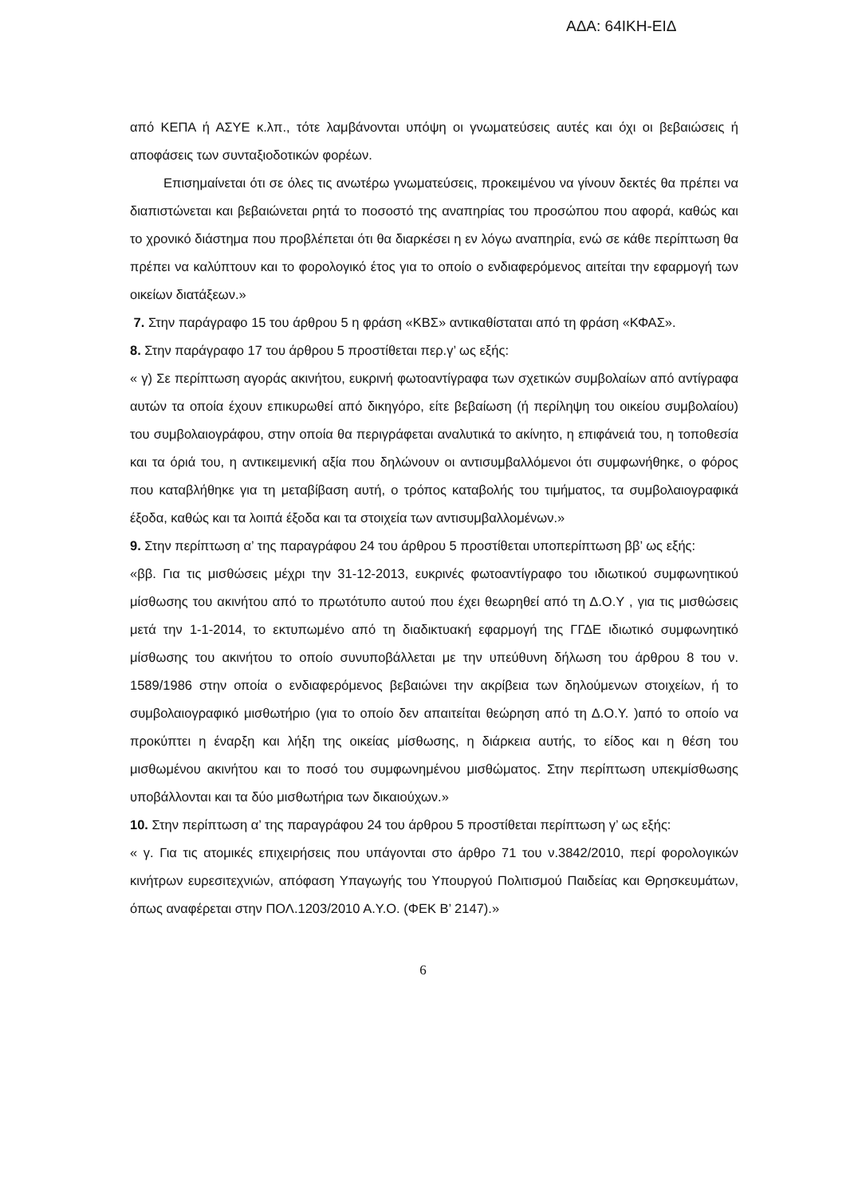ΑΔΑ: 64ΙΚΗ-ΕΙΔ
από ΚΕΠΑ ή ΑΣΥΕ κ.λπ., τότε λαμβάνονται υπόψη οι γνωματεύσεις αυτές και όχι οι βεβαιώσεις ή αποφάσεις των συνταξιοδοτικών φορέων.
Επισημαίνεται ότι σε όλες τις ανωτέρω γνωματεύσεις, προκειμένου να γίνουν δεκτές θα πρέπει να διαπιστώνεται και βεβαιώνεται ρητά το ποσοστό της αναπηρίας του προσώπου που αφορά, καθώς και το χρονικό διάστημα που προβλέπεται ότι θα διαρκέσει η εν λόγω αναπηρία, ενώ σε κάθε περίπτωση θα πρέπει να καλύπτουν και το φορολογικό έτος για το οποίο ο ενδιαφερόμενος αιτείται την εφαρμογή των οικείων διατάξεων.»
7. Στην παράγραφο 15 του άρθρου 5 η φράση «ΚΒΣ» αντικαθίσταται από τη φράση «ΚΦΑΣ».
8. Στην παράγραφο 17 του άρθρου 5 προστίθεται περ.γ’ ως εξής:
« γ) Σε περίπτωση αγοράς ακινήτου, ευκρινή φωτοαντίγραφα των σχετικών συμβολαίων από αντίγραφα αυτών τα οποία έχουν επικυρωθεί από δικηγόρο, είτε βεβαίωση (ή περίληψη του οικείου συμβολαίου) του συμβολαιογράφου, στην οποία θα περιγράφεται αναλυτικά το ακίνητο, η επιφάνειά του, η τοποθεσία και τα όριά του, η αντικειμενική αξία που δηλώνουν οι αντισυμβαλλόμενοι ότι συμφωνήθηκε, ο φόρος που καταβλήθηκε για τη μεταβίβαση αυτή, ο τρόπος καταβολής του τιμήματος, τα συμβολαιογραφικά έξοδα, καθώς και τα λοιπά έξοδα και τα στοιχεία των αντισυμβαλλομένων.»
9. Στην περίπτωση α’ της παραγράφου 24 του άρθρου 5 προστίθεται υποπερίπτωση ββ’ ως εξής:
«ββ. Για τις μισθώσεις μέχρι την 31-12-2013, ευκρινές φωτοαντίγραφο του ιδιωτικού συμφωνητικού μίσθωσης του ακινήτου από το πρωτότυπο αυτού που έχει θεωρηθεί από τη Δ.Ο.Υ , για τις μισθώσεις μετά την 1-1-2014, το εκτυπωμένο από τη διαδικτυακή εφαρμογή της ΓΓΔΕ ιδιωτικό συμφωνητικό μίσθωσης του ακινήτου το οποίο συνυποβάλλεται με την υπεύθυνη δήλωση του άρθρου 8 του ν. 1589/1986 στην οποία ο ενδιαφερόμενος βεβαιώνει την ακρίβεια των δηλούμενων στοιχείων, ή το συμβολαιογραφικό μισθωτήριο (για το οποίο δεν απαιτείται θεώρηση από τη Δ.Ο.Υ. )από το οποίο να προκύπτει η έναρξη και λήξη της οικείας μίσθωσης, η διάρκεια αυτής, το είδος και η θέση του μισθωμένου ακινήτου και το ποσό του συμφωνημένου μισθώματος. Στην περίπτωση υπεκμίσθωσης υποβάλλονται και τα δύο μισθωτήρια των δικαιούχων.»
10. Στην περίπτωση α’ της παραγράφου 24 του άρθρου 5 προστίθεται περίπτωση γ’ ως εξής:
« γ. Για τις ατομικές επιχειρήσεις που υπάγονται στο άρθρο 71 του ν.3842/2010, περί φορολογικών κινήτρων ευρεσιτεχνιών, απόφαση Υπαγωγής του Υπουργού Πολιτισμού Παιδείας και Θρησκευμάτων, όπως αναφέρεται στην ΠΟΛ.1203/2010 Α.Υ.Ο. (ΦΕΚ Β’ 2147).»
6